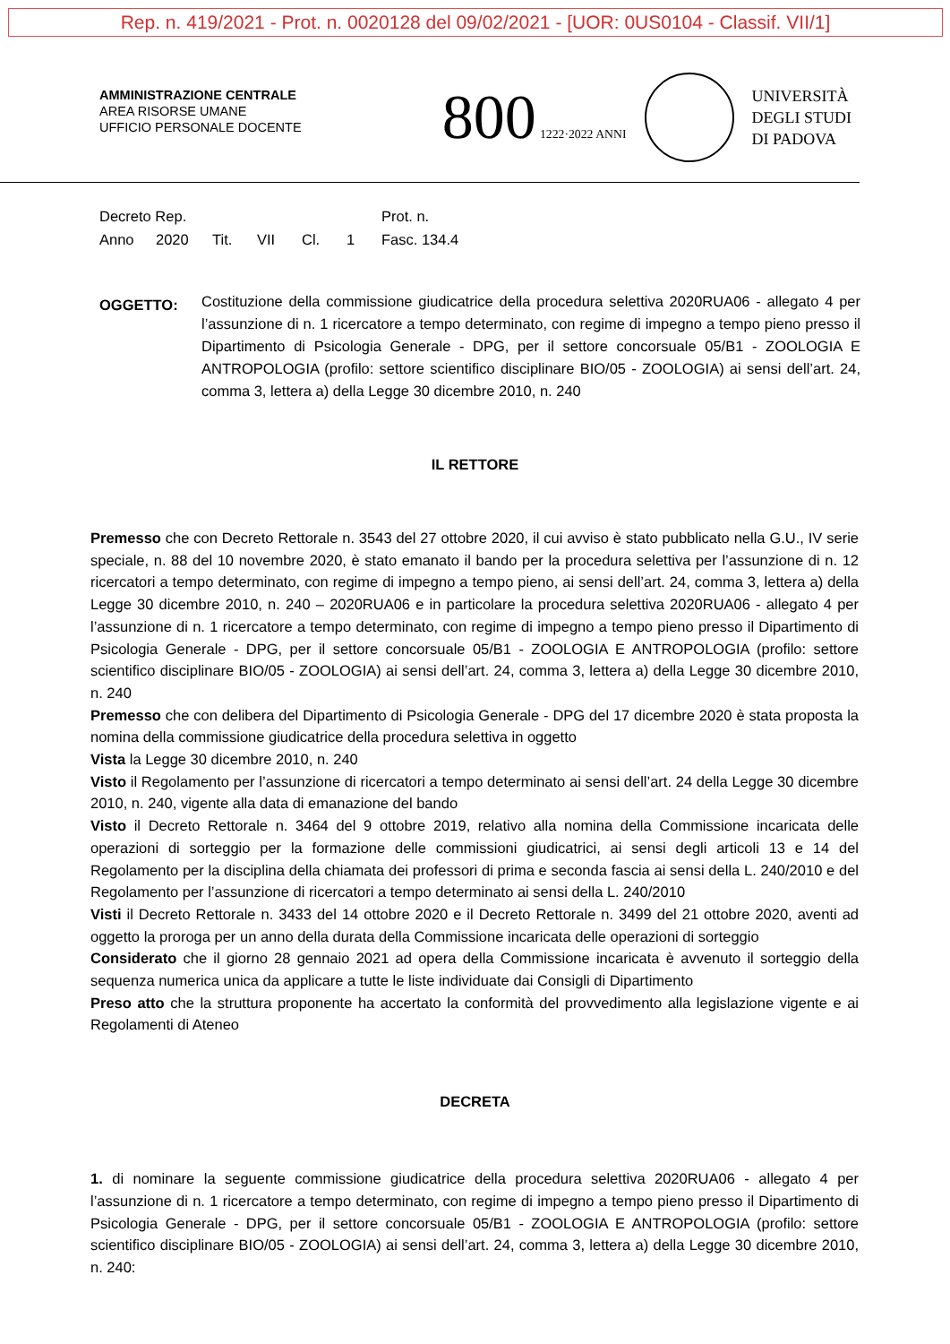Rep. n. 419/2021 - Prot. n. 0020128 del 09/02/2021 - [UOR: 0US0104 - Classif. VII/1]
AMMINISTRAZIONE CENTRALE
AREA RISORSE UMANE
UFFICIO PERSONALE DOCENTE
800 1222·2022 ANNI
UNIVERSITÀ
DEGLI STUDI
DI PADOVA
Decreto Rep. Prot. n.
Anno 2020 Tit. VII Cl. 1 Fasc. 134.4
OGGETTO:
Costituzione della commissione giudicatrice della procedura selettiva 2020RUA06 - allegato 4 per l’assunzione di n. 1 ricercatore a tempo determinato, con regime di impegno a tempo pieno presso il Dipartimento di Psicologia Generale - DPG, per il settore concorsuale 05/B1 - ZOOLOGIA E ANTROPOLOGIA (profilo: settore scientifico disciplinare BIO/05 - ZOOLOGIA) ai sensi dell’art. 24, comma 3, lettera a) della Legge 30 dicembre 2010, n. 240
IL RETTORE
Premesso che con Decreto Rettorale n. 3543 del 27 ottobre 2020, il cui avviso è stato pubblicato nella G.U., IV serie speciale, n. 88 del 10 novembre 2020, è stato emanato il bando per la procedura selettiva per l’assunzione di n. 12 ricercatori a tempo determinato, con regime di impegno a tempo pieno, ai sensi dell’art. 24, comma 3, lettera a) della Legge 30 dicembre 2010, n. 240 – 2020RUA06 e in particolare la procedura selettiva 2020RUA06 - allegato 4 per l’assunzione di n. 1 ricercatore a tempo determinato, con regime di impegno a tempo pieno presso il Dipartimento di Psicologia Generale - DPG, per il settore concorsuale 05/B1 - ZOOLOGIA E ANTROPOLOGIA (profilo: settore scientifico disciplinare BIO/05 - ZOOLOGIA) ai sensi dell’art. 24, comma 3, lettera a) della Legge 30 dicembre 2010, n. 240
Premesso che con delibera del Dipartimento di Psicologia Generale - DPG del 17 dicembre 2020 è stata proposta la nomina della commissione giudicatrice della procedura selettiva in oggetto
Vista la Legge 30 dicembre 2010, n. 240
Visto il Regolamento per l’assunzione di ricercatori a tempo determinato ai sensi dell’art. 24 della Legge 30 dicembre 2010, n. 240, vigente alla data di emanazione del bando
Visto il Decreto Rettorale n. 3464 del 9 ottobre 2019, relativo alla nomina della Commissione incaricata delle operazioni di sorteggio per la formazione delle commissioni giudicatrici, ai sensi degli articoli 13 e 14 del Regolamento per la disciplina della chiamata dei professori di prima e seconda fascia ai sensi della L. 240/2010 e del Regolamento per l’assunzione di ricercatori a tempo determinato ai sensi della L. 240/2010
Visti il Decreto Rettorale n. 3433 del 14 ottobre 2020 e il Decreto Rettorale n. 3499 del 21 ottobre 2020, aventi ad oggetto la proroga per un anno della durata della Commissione incaricata delle operazioni di sorteggio
Considerato che il giorno 28 gennaio 2021 ad opera della Commissione incaricata è avvenuto il sorteggio della sequenza numerica unica da applicare a tutte le liste individuate dai Consigli di Dipartimento
Preso atto che la struttura proponente ha accertato la conformità del provvedimento alla legislazione vigente e ai Regolamenti di Ateneo
DECRETA
1. di nominare la seguente commissione giudicatrice della procedura selettiva 2020RUA06 - allegato 4 per l’assunzione di n. 1 ricercatore a tempo determinato, con regime di impegno a tempo pieno presso il Dipartimento di Psicologia Generale - DPG, per il settore concorsuale 05/B1 - ZOOLOGIA E ANTROPOLOGIA (profilo: settore scientifico disciplinare BIO/05 - ZOOLOGIA) ai sensi dell’art. 24, comma 3, lettera a) della Legge 30 dicembre 2010, n. 240: